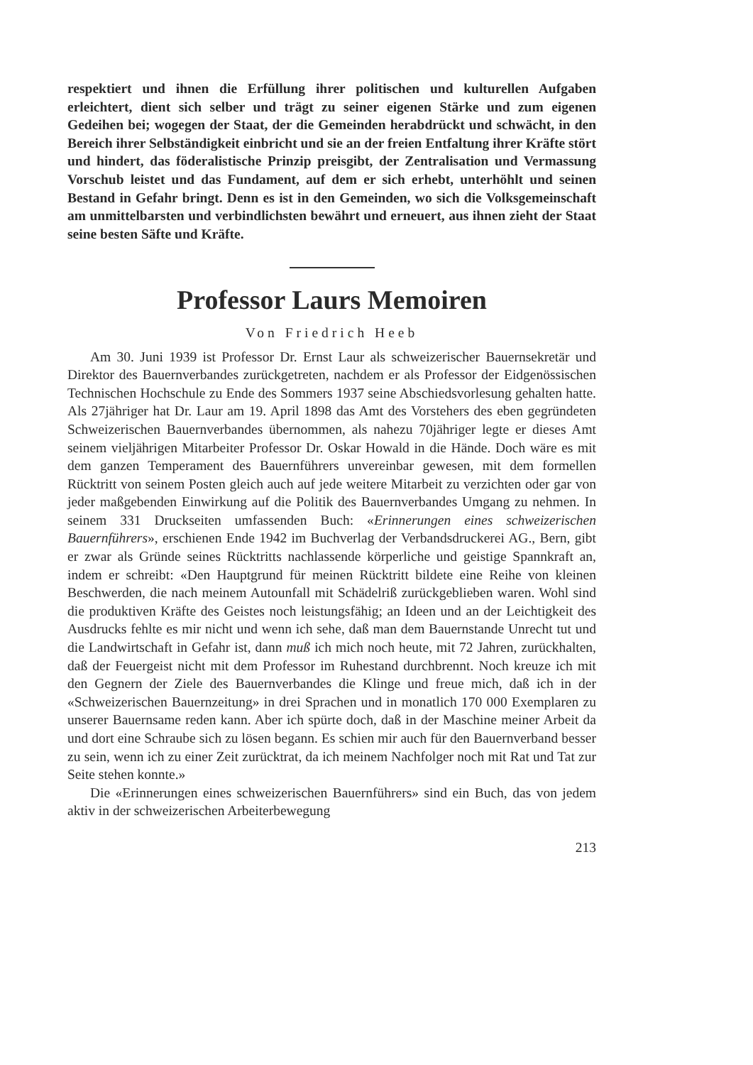respektiert und ihnen die Erfüllung ihrer politischen und kulturellen Aufgaben erleichtert, dient sich selber und trägt zu seiner eigenen Stärke und zum eigenen Gedeihen bei; wogegen der Staat, der die Gemeinden herabdrückt und schwächt, in den Bereich ihrer Selbständigkeit einbricht und sie an der freien Entfaltung ihrer Kräfte stört und hindert, das föderalistische Prinzip preisgibt, der Zentralisation und Vermassung Vorschub leistet und das Fundament, auf dem er sich erhebt, unterhöhlt und seinen Bestand in Gefahr bringt. Denn es ist in den Gemeinden, wo sich die Volksgemeinschaft am unmittelbarsten und verbindlichsten bewährt und erneuert, aus ihnen zieht der Staat seine besten Säfte und Kräfte.
Professor Laurs Memoiren
Von Friedrich Heeb
Am 30. Juni 1939 ist Professor Dr. Ernst Laur als schweizerischer Bauernsekretär und Direktor des Bauernverbandes zurückgetreten, nachdem er als Professor der Eidgenössischen Technischen Hochschule zu Ende des Sommers 1937 seine Abschiedsvorlesung gehalten hatte. Als 27jähriger hat Dr. Laur am 19. April 1898 das Amt des Vorstehers des eben gegründeten Schweizerischen Bauernverbandes übernommen, als nahezu 70jähriger legte er dieses Amt seinem vieljährigen Mitarbeiter Professor Dr. Oskar Howald in die Hände. Doch wäre es mit dem ganzen Temperament des Bauernführers unvereinbar gewesen, mit dem formellen Rücktritt von seinem Posten gleich auch auf jede weitere Mitarbeit zu verzichten oder gar von jeder maßgebenden Einwirkung auf die Politik des Bauernverbandes Umgang zu nehmen. In seinem 331 Druckseiten umfassenden Buch: «Erinnerungen eines schweizerischen Bauernführers», erschienen Ende 1942 im Buchverlag der Verbandsdruckerei AG., Bern, gibt er zwar als Gründe seines Rücktritts nachlassende körperliche und geistige Spannkraft an, indem er schreibt: «Den Hauptgrund für meinen Rücktritt bildete eine Reihe von kleinen Beschwerden, die nach meinem Autounfall mit Schädelriß zurückgeblieben waren. Wohl sind die produktiven Kräfte des Geistes noch leistungsfähig; an Ideen und an der Leichtigkeit des Ausdrucks fehlte es mir nicht und wenn ich sehe, daß man dem Bauernstande Unrecht tut und die Landwirtschaft in Gefahr ist, dann muß ich mich noch heute, mit 72 Jahren, zurückhalten, daß der Feuergeist nicht mit dem Professor im Ruhestand durchbrennt. Noch kreuze ich mit den Gegnern der Ziele des Bauernverbandes die Klinge und freue mich, daß ich in der «Schweizerischen Bauernzeitung» in drei Sprachen und in monatlich 170 000 Exemplaren zu unserer Bauernsame reden kann. Aber ich spürte doch, daß in der Maschine meiner Arbeit da und dort eine Schraube sich zu lösen begann. Es schien mir auch für den Bauernverband besser zu sein, wenn ich zu einer Zeit zurücktrat, da ich meinem Nachfolger noch mit Rat und Tat zur Seite stehen konnte.»
Die «Erinnerungen eines schweizerischen Bauernführers» sind ein Buch, das von jedem aktiv in der schweizerischen Arbeiterbewegung
213